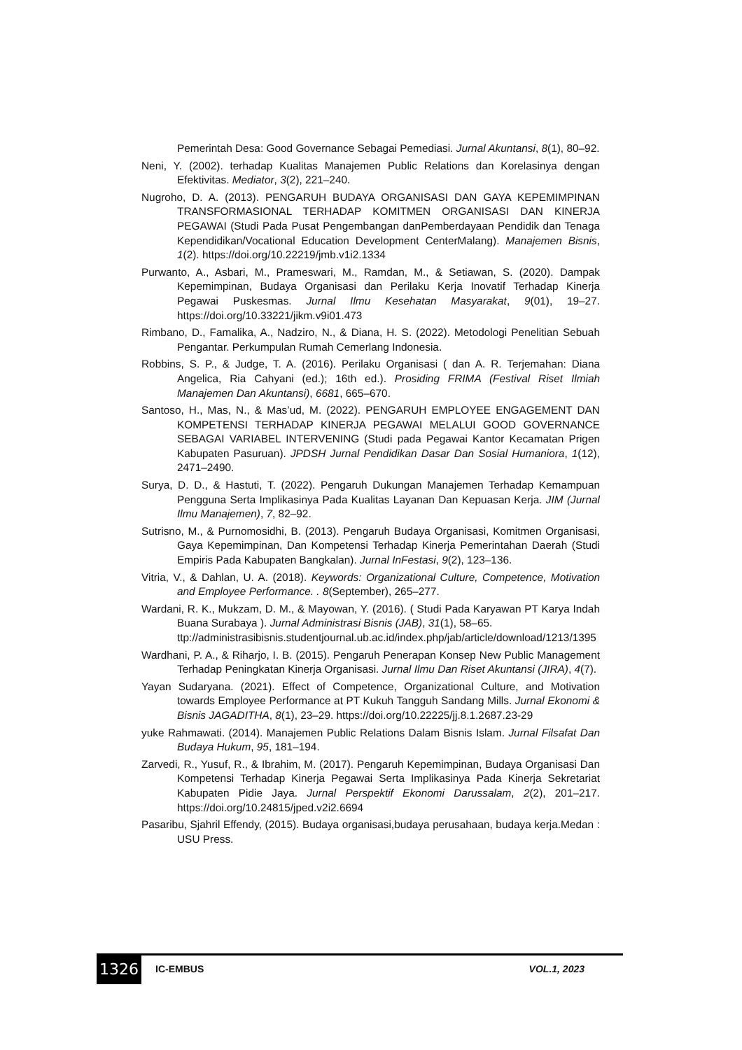Pemerintah Desa: Good Governance Sebagai Pemediasi. Jurnal Akuntansi, 8(1), 80–92.
Neni, Y. (2002). terhadap Kualitas Manajemen Public Relations dan Korelasinya dengan Efektivitas. Mediator, 3(2), 221–240.
Nugroho, D. A. (2013). PENGARUH BUDAYA ORGANISASI DAN GAYA KEPEMIMPINAN TRANSFORMASIONAL TERHADAP KOMITMEN ORGANISASI DAN KINERJA PEGAWAI (Studi Pada Pusat Pengembangan danPemberdayaan Pendidik dan Tenaga Kependidikan/Vocational Education Development CenterMalang). Manajemen Bisnis, 1(2). https://doi.org/10.22219/jmb.v1i2.1334
Purwanto, A., Asbari, M., Prameswari, M., Ramdan, M., & Setiawan, S. (2020). Dampak Kepemimpinan, Budaya Organisasi dan Perilaku Kerja Inovatif Terhadap Kinerja Pegawai Puskesmas. Jurnal Ilmu Kesehatan Masyarakat, 9(01), 19–27. https://doi.org/10.33221/jikm.v9i01.473
Rimbano, D., Famalika, A., Nadziro, N., & Diana, H. S. (2022). Metodologi Penelitian Sebuah Pengantar. Perkumpulan Rumah Cemerlang Indonesia.
Robbins, S. P., & Judge, T. A. (2016). Perilaku Organisasi ( dan A. R. Terjemahan: Diana Angelica, Ria Cahyani (ed.); 16th ed.). Prosiding FRIMA (Festival Riset Ilmiah Manajemen Dan Akuntansi), 6681, 665–670.
Santoso, H., Mas, N., & Mas’ud, M. (2022). PENGARUH EMPLOYEE ENGAGEMENT DAN KOMPETENSI TERHADAP KINERJA PEGAWAI MELALUI GOOD GOVERNANCE SEBAGAI VARIABEL INTERVENING (Studi pada Pegawai Kantor Kecamatan Prigen Kabupaten Pasuruan). JPDSH Jurnal Pendidikan Dasar Dan Sosial Humaniora, 1(12), 2471–2490.
Surya, D. D., & Hastuti, T. (2022). Pengaruh Dukungan Manajemen Terhadap Kemampuan Pengguna Serta Implikasinya Pada Kualitas Layanan Dan Kepuasan Kerja. JIM (Jurnal Ilmu Manajemen), 7, 82–92.
Sutrisno, M., & Purnomosidhi, B. (2013). Pengaruh Budaya Organisasi, Komitmen Organisasi, Gaya Kepemimpinan, Dan Kompetensi Terhadap Kinerja Pemerintahan Daerah (Studi Empiris Pada Kabupaten Bangkalan). Jurnal InFestasi, 9(2), 123–136.
Vitria, V., & Dahlan, U. A. (2018). Keywords: Organizational Culture, Competence, Motivation and Employee Performance. . 8(September), 265–277.
Wardani, R. K., Mukzam, D. M., & Mayowan, Y. (2016). ( Studi Pada Karyawan PT Karya Indah Buana Surabaya ). Jurnal Administrasi Bisnis (JAB), 31(1), 58–65.
ttp://administrasibisnis.studentjournal.ub.ac.id/index.php/jab/article/download/1213/1395
Wardhani, P. A., & Riharjo, I. B. (2015). Pengaruh Penerapan Konsep New Public Management Terhadap Peningkatan Kinerja Organisasi. Jurnal Ilmu Dan Riset Akuntansi (JIRA), 4(7).
Yayan Sudaryana. (2021). Effect of Competence, Organizational Culture, and Motivation towards Employee Performance at PT Kukuh Tangguh Sandang Mills. Jurnal Ekonomi & Bisnis JAGADITHA, 8(1), 23–29. https://doi.org/10.22225/jj.8.1.2687.23-29
yuke Rahmawati. (2014). Manajemen Public Relations Dalam Bisnis Islam. Jurnal Filsafat Dan Budaya Hukum, 95, 181–194.
Zarvedi, R., Yusuf, R., & Ibrahim, M. (2017). Pengaruh Kepemimpinan, Budaya Organisasi Dan Kompetensi Terhadap Kinerja Pegawai Serta Implikasinya Pada Kinerja Sekretariat Kabupaten Pidie Jaya. Jurnal Perspektif Ekonomi Darussalam, 2(2), 201–217. https://doi.org/10.24815/jped.v2i2.6694
Pasaribu, Sjahril Effendy, (2015). Budaya organisasi,budaya perusahaan, budaya kerja.Medan : USU Press.
1326
IC-EMBUS VOL.1, 2023